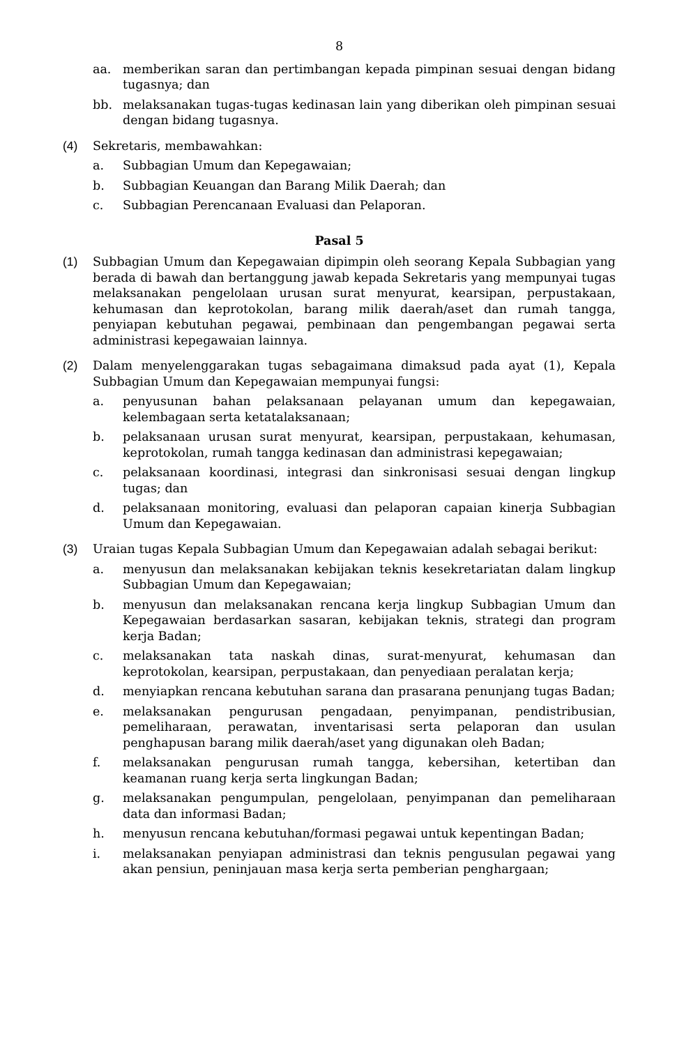8
aa. memberikan saran dan pertimbangan kepada pimpinan sesuai dengan bidang tugasnya; dan
bb. melaksanakan tugas-tugas kedinasan lain yang diberikan oleh pimpinan sesuai dengan bidang tugasnya.
(4) Sekretaris, membawahkan:
a. Subbagian Umum dan Kepegawaian;
b. Subbagian Keuangan dan Barang Milik Daerah; dan
c. Subbagian Perencanaan Evaluasi dan Pelaporan.
Pasal 5
(1) Subbagian Umum dan Kepegawaian dipimpin oleh seorang Kepala Subbagian yang berada di bawah dan bertanggung jawab kepada Sekretaris yang mempunyai tugas melaksanakan pengelolaan urusan surat menyurat, kearsipan, perpustakaan, kehumasan dan keprotokolan, barang milik daerah/aset dan rumah tangga, penyiapan kebutuhan pegawai, pembinaan dan pengembangan pegawai serta administrasi kepegawaian lainnya.
(2) Dalam menyelenggarakan tugas sebagaimana dimaksud pada ayat (1), Kepala Subbagian Umum dan Kepegawaian mempunyai fungsi:
a. penyusunan bahan pelaksanaan pelayanan umum dan kepegawaian, kelembagaan serta ketatalaksanaan;
b. pelaksanaan urusan surat menyurat, kearsipan, perpustakaan, kehumasan, keprotokolan, rumah tangga kedinasan dan administrasi kepegawaian;
c. pelaksanaan koordinasi, integrasi dan sinkronisasi sesuai dengan lingkup tugas; dan
d. pelaksanaan monitoring, evaluasi dan pelaporan capaian kinerja Subbagian Umum dan Kepegawaian.
(3) Uraian tugas Kepala Subbagian Umum dan Kepegawaian adalah sebagai berikut:
a. menyusun dan melaksanakan kebijakan teknis kesekretariatan dalam lingkup Subbagian Umum dan Kepegawaian;
b. menyusun dan melaksanakan rencana kerja lingkup Subbagian Umum dan Kepegawaian berdasarkan sasaran, kebijakan teknis, strategi dan program kerja Badan;
c. melaksanakan tata naskah dinas, surat-menyurat, kehumasan dan keprotokolan, kearsipan, perpustakaan, dan penyediaan peralatan kerja;
d. menyiapkan rencana kebutuhan sarana dan prasarana penunjang tugas Badan;
e. melaksanakan pengurusan pengadaan, penyimpanan, pendistribusian, pemeliharaan, perawatan, inventarisasi serta pelaporan dan usulan penghapusan barang milik daerah/aset yang digunakan oleh Badan;
f. melaksanakan pengurusan rumah tangga, kebersihan, ketertiban dan keamanan ruang kerja serta lingkungan Badan;
g. melaksanakan pengumpulan, pengelolaan, penyimpanan dan pemeliharaan data dan informasi Badan;
h. menyusun rencana kebutuhan/formasi pegawai untuk kepentingan Badan;
i. melaksanakan penyiapan administrasi dan teknis pengusulan pegawai yang akan pensiun, peninjauan masa kerja serta pemberian penghargaan;